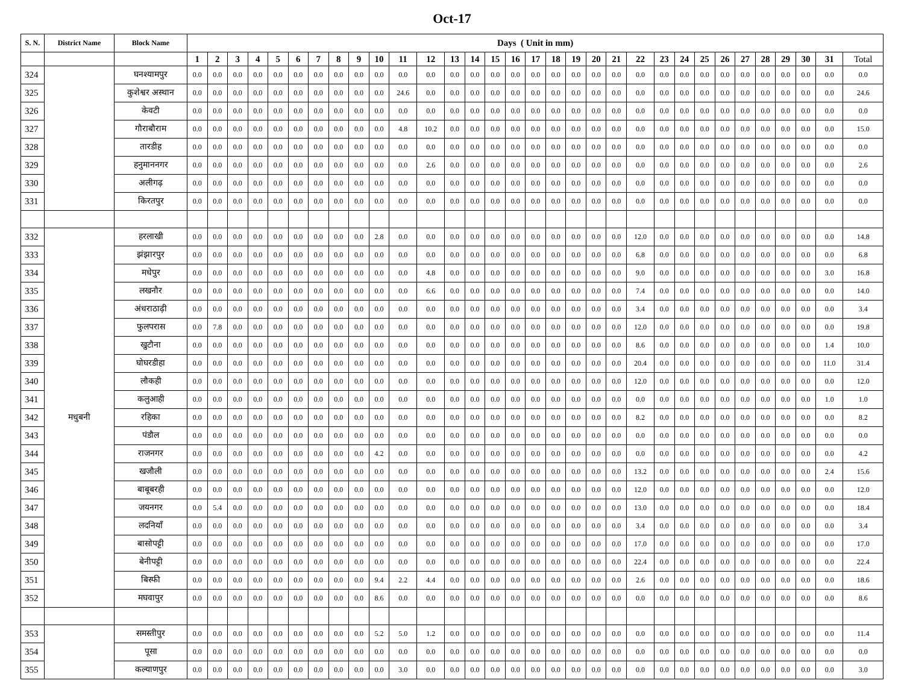Oct-17
| S. N. | District Name | Block Name | Days ( Unit in mm) | | | | | | | | | | | | | | | | | | | | | | | | | | | | | | | |
| --- | --- | --- | --- | --- | --- | --- | --- | --- | --- | --- | --- | --- | --- | --- | --- | --- | --- | --- | --- | --- | --- | --- | --- | --- | --- | --- | --- | --- | --- | --- | --- | --- | --- | --- |
| | | | 1 | 2 | 3 | 4 | 5 | 6 | 7 | 8 | 9 | 10 | 11 | 12 | 13 | 14 | 15 | 16 | 17 | 18 | 19 | 20 | 21 | 22 | 23 | 24 | 25 | 26 | 27 | 28 | 29 | 30 | 31 | Total |
| 324 | | घनश्यामपुर | 0.0 | 0.0 | 0.0 | 0.0 | 0.0 | 0.0 | 0.0 | 0.0 | 0.0 | 0.0 | 0.0 | 0.0 | 0.0 | 0.0 | 0.0 | 0.0 | 0.0 | 0.0 | 0.0 | 0.0 | 0.0 | 0.0 | 0.0 | 0.0 | 0.0 | 0.0 | 0.0 | 0.0 | 0.0 | 0.0 | 0.0 | 0.0 |
| 325 | | कुशेश्वर अस्थान | 0.0 | 0.0 | 0.0 | 0.0 | 0.0 | 0.0 | 0.0 | 0.0 | 0.0 | 0.0 | 24.6 | 0.0 | 0.0 | 0.0 | 0.0 | 0.0 | 0.0 | 0.0 | 0.0 | 0.0 | 0.0 | 0.0 | 0.0 | 0.0 | 0.0 | 0.0 | 0.0 | 0.0 | 0.0 | 0.0 | 0.0 | 24.6 |
| 326 | | केवटी | 0.0 | 0.0 | 0.0 | 0.0 | 0.0 | 0.0 | 0.0 | 0.0 | 0.0 | 0.0 | 0.0 | 0.0 | 0.0 | 0.0 | 0.0 | 0.0 | 0.0 | 0.0 | 0.0 | 0.0 | 0.0 | 0.0 | 0.0 | 0.0 | 0.0 | 0.0 | 0.0 | 0.0 | 0.0 | 0.0 | 0.0 | 0.0 |
| 327 | | गौराबौराम | 0.0 | 0.0 | 0.0 | 0.0 | 0.0 | 0.0 | 0.0 | 0.0 | 0.0 | 0.0 | 4.8 | 10.2 | 0.0 | 0.0 | 0.0 | 0.0 | 0.0 | 0.0 | 0.0 | 0.0 | 0.0 | 0.0 | 0.0 | 0.0 | 0.0 | 0.0 | 0.0 | 0.0 | 0.0 | 0.0 | 0.0 | 15.0 |
| 328 | | तारडीह | 0.0 | 0.0 | 0.0 | 0.0 | 0.0 | 0.0 | 0.0 | 0.0 | 0.0 | 0.0 | 0.0 | 0.0 | 0.0 | 0.0 | 0.0 | 0.0 | 0.0 | 0.0 | 0.0 | 0.0 | 0.0 | 0.0 | 0.0 | 0.0 | 0.0 | 0.0 | 0.0 | 0.0 | 0.0 | 0.0 | 0.0 | 0.0 |
| 329 | | हनुमाननगर | 0.0 | 0.0 | 0.0 | 0.0 | 0.0 | 0.0 | 0.0 | 0.0 | 0.0 | 0.0 | 0.0 | 2.6 | 0.0 | 0.0 | 0.0 | 0.0 | 0.0 | 0.0 | 0.0 | 0.0 | 0.0 | 0.0 | 0.0 | 0.0 | 0.0 | 0.0 | 0.0 | 0.0 | 0.0 | 0.0 | 0.0 | 2.6 |
| 330 | | अलीगढ़ | 0.0 | 0.0 | 0.0 | 0.0 | 0.0 | 0.0 | 0.0 | 0.0 | 0.0 | 0.0 | 0.0 | 0.0 | 0.0 | 0.0 | 0.0 | 0.0 | 0.0 | 0.0 | 0.0 | 0.0 | 0.0 | 0.0 | 0.0 | 0.0 | 0.0 | 0.0 | 0.0 | 0.0 | 0.0 | 0.0 | 0.0 | 0.0 |
| 331 | | किरतपुर | 0.0 | 0.0 | 0.0 | 0.0 | 0.0 | 0.0 | 0.0 | 0.0 | 0.0 | 0.0 | 0.0 | 0.0 | 0.0 | 0.0 | 0.0 | 0.0 | 0.0 | 0.0 | 0.0 | 0.0 | 0.0 | 0.0 | 0.0 | 0.0 | 0.0 | 0.0 | 0.0 | 0.0 | 0.0 | 0.0 | 0.0 | 0.0 |
| 332 | मधुबनी | हरलाखी | 0.0 | 0.0 | 0.0 | 0.0 | 0.0 | 0.0 | 0.0 | 0.0 | 0.0 | 2.8 | 0.0 | 0.0 | 0.0 | 0.0 | 0.0 | 0.0 | 0.0 | 0.0 | 0.0 | 0.0 | 0.0 | 12.0 | 0.0 | 0.0 | 0.0 | 0.0 | 0.0 | 0.0 | 0.0 | 0.0 | 0.0 | 14.8 |
| 333 | | झंझारपुर | 0.0 | 0.0 | 0.0 | 0.0 | 0.0 | 0.0 | 0.0 | 0.0 | 0.0 | 0.0 | 0.0 | 0.0 | 0.0 | 0.0 | 0.0 | 0.0 | 0.0 | 0.0 | 0.0 | 0.0 | 0.0 | 6.8 | 0.0 | 0.0 | 0.0 | 0.0 | 0.0 | 0.0 | 0.0 | 0.0 | 0.0 | 6.8 |
| 334 | | मधेपुर | 0.0 | 0.0 | 0.0 | 0.0 | 0.0 | 0.0 | 0.0 | 0.0 | 0.0 | 0.0 | 0.0 | 4.8 | 0.0 | 0.0 | 0.0 | 0.0 | 0.0 | 0.0 | 0.0 | 0.0 | 0.0 | 9.0 | 0.0 | 0.0 | 0.0 | 0.0 | 0.0 | 0.0 | 0.0 | 0.0 | 3.0 | 16.8 |
| 335 | | लखनौर | 0.0 | 0.0 | 0.0 | 0.0 | 0.0 | 0.0 | 0.0 | 0.0 | 0.0 | 0.0 | 0.0 | 6.6 | 0.0 | 0.0 | 0.0 | 0.0 | 0.0 | 0.0 | 0.0 | 0.0 | 0.0 | 7.4 | 0.0 | 0.0 | 0.0 | 0.0 | 0.0 | 0.0 | 0.0 | 0.0 | 0.0 | 14.0 |
| 336 | | अंधराठाढ़ी | 0.0 | 0.0 | 0.0 | 0.0 | 0.0 | 0.0 | 0.0 | 0.0 | 0.0 | 0.0 | 0.0 | 0.0 | 0.0 | 0.0 | 0.0 | 0.0 | 0.0 | 0.0 | 0.0 | 0.0 | 0.0 | 3.4 | 0.0 | 0.0 | 0.0 | 0.0 | 0.0 | 0.0 | 0.0 | 0.0 | 0.0 | 3.4 |
| 337 | | फुलपरास | 0.0 | 7.8 | 0.0 | 0.0 | 0.0 | 0.0 | 0.0 | 0.0 | 0.0 | 0.0 | 0.0 | 0.0 | 0.0 | 0.0 | 0.0 | 0.0 | 0.0 | 0.0 | 0.0 | 0.0 | 0.0 | 12.0 | 0.0 | 0.0 | 0.0 | 0.0 | 0.0 | 0.0 | 0.0 | 0.0 | 0.0 | 19.8 |
| 338 | | खुटौना | 0.0 | 0.0 | 0.0 | 0.0 | 0.0 | 0.0 | 0.0 | 0.0 | 0.0 | 0.0 | 0.0 | 0.0 | 0.0 | 0.0 | 0.0 | 0.0 | 0.0 | 0.0 | 0.0 | 0.0 | 0.0 | 8.6 | 0.0 | 0.0 | 0.0 | 0.0 | 0.0 | 0.0 | 0.0 | 0.0 | 1.4 | 10.0 |
| 339 | | घोघरडीहा | 0.0 | 0.0 | 0.0 | 0.0 | 0.0 | 0.0 | 0.0 | 0.0 | 0.0 | 0.0 | 0.0 | 0.0 | 0.0 | 0.0 | 0.0 | 0.0 | 0.0 | 0.0 | 0.0 | 0.0 | 0.0 | 20.4 | 0.0 | 0.0 | 0.0 | 0.0 | 0.0 | 0.0 | 0.0 | 0.0 | 11.0 | 31.4 |
| 340 | | लौकही | 0.0 | 0.0 | 0.0 | 0.0 | 0.0 | 0.0 | 0.0 | 0.0 | 0.0 | 0.0 | 0.0 | 0.0 | 0.0 | 0.0 | 0.0 | 0.0 | 0.0 | 0.0 | 0.0 | 0.0 | 0.0 | 12.0 | 0.0 | 0.0 | 0.0 | 0.0 | 0.0 | 0.0 | 0.0 | 0.0 | 0.0 | 12.0 |
| 341 | | कलुआही | 0.0 | 0.0 | 0.0 | 0.0 | 0.0 | 0.0 | 0.0 | 0.0 | 0.0 | 0.0 | 0.0 | 0.0 | 0.0 | 0.0 | 0.0 | 0.0 | 0.0 | 0.0 | 0.0 | 0.0 | 0.0 | 0.0 | 0.0 | 0.0 | 0.0 | 0.0 | 0.0 | 0.0 | 0.0 | 0.0 | 1.0 | 1.0 |
| 342 | | रहिका | 0.0 | 0.0 | 0.0 | 0.0 | 0.0 | 0.0 | 0.0 | 0.0 | 0.0 | 0.0 | 0.0 | 0.0 | 0.0 | 0.0 | 0.0 | 0.0 | 0.0 | 0.0 | 0.0 | 0.0 | 0.0 | 8.2 | 0.0 | 0.0 | 0.0 | 0.0 | 0.0 | 0.0 | 0.0 | 0.0 | 0.0 | 8.2 |
| 343 | | पंडौल | 0.0 | 0.0 | 0.0 | 0.0 | 0.0 | 0.0 | 0.0 | 0.0 | 0.0 | 0.0 | 0.0 | 0.0 | 0.0 | 0.0 | 0.0 | 0.0 | 0.0 | 0.0 | 0.0 | 0.0 | 0.0 | 0.0 | 0.0 | 0.0 | 0.0 | 0.0 | 0.0 | 0.0 | 0.0 | 0.0 | 0.0 | 0.0 |
| 344 | | राजनगर | 0.0 | 0.0 | 0.0 | 0.0 | 0.0 | 0.0 | 0.0 | 0.0 | 0.0 | 4.2 | 0.0 | 0.0 | 0.0 | 0.0 | 0.0 | 0.0 | 0.0 | 0.0 | 0.0 | 0.0 | 0.0 | 0.0 | 0.0 | 0.0 | 0.0 | 0.0 | 0.0 | 0.0 | 0.0 | 0.0 | 0.0 | 4.2 |
| 345 | | खजौली | 0.0 | 0.0 | 0.0 | 0.0 | 0.0 | 0.0 | 0.0 | 0.0 | 0.0 | 0.0 | 0.0 | 0.0 | 0.0 | 0.0 | 0.0 | 0.0 | 0.0 | 0.0 | 0.0 | 0.0 | 0.0 | 13.2 | 0.0 | 0.0 | 0.0 | 0.0 | 0.0 | 0.0 | 0.0 | 0.0 | 2.4 | 15.6 |
| 346 | | बाबूबरही | 0.0 | 0.0 | 0.0 | 0.0 | 0.0 | 0.0 | 0.0 | 0.0 | 0.0 | 0.0 | 0.0 | 0.0 | 0.0 | 0.0 | 0.0 | 0.0 | 0.0 | 0.0 | 0.0 | 0.0 | 0.0 | 12.0 | 0.0 | 0.0 | 0.0 | 0.0 | 0.0 | 0.0 | 0.0 | 0.0 | 0.0 | 12.0 |
| 347 | | जयनगर | 0.0 | 5.4 | 0.0 | 0.0 | 0.0 | 0.0 | 0.0 | 0.0 | 0.0 | 0.0 | 0.0 | 0.0 | 0.0 | 0.0 | 0.0 | 0.0 | 0.0 | 0.0 | 0.0 | 0.0 | 0.0 | 13.0 | 0.0 | 0.0 | 0.0 | 0.0 | 0.0 | 0.0 | 0.0 | 0.0 | 0.0 | 18.4 |
| 348 | | लदनियाँ | 0.0 | 0.0 | 0.0 | 0.0 | 0.0 | 0.0 | 0.0 | 0.0 | 0.0 | 0.0 | 0.0 | 0.0 | 0.0 | 0.0 | 0.0 | 0.0 | 0.0 | 0.0 | 0.0 | 0.0 | 0.0 | 3.4 | 0.0 | 0.0 | 0.0 | 0.0 | 0.0 | 0.0 | 0.0 | 0.0 | 0.0 | 3.4 |
| 349 | | बासोपट्टी | 0.0 | 0.0 | 0.0 | 0.0 | 0.0 | 0.0 | 0.0 | 0.0 | 0.0 | 0.0 | 0.0 | 0.0 | 0.0 | 0.0 | 0.0 | 0.0 | 0.0 | 0.0 | 0.0 | 0.0 | 0.0 | 17.0 | 0.0 | 0.0 | 0.0 | 0.0 | 0.0 | 0.0 | 0.0 | 0.0 | 0.0 | 17.0 |
| 350 | | बेनीपट्टी | 0.0 | 0.0 | 0.0 | 0.0 | 0.0 | 0.0 | 0.0 | 0.0 | 0.0 | 0.0 | 0.0 | 0.0 | 0.0 | 0.0 | 0.0 | 0.0 | 0.0 | 0.0 | 0.0 | 0.0 | 0.0 | 22.4 | 0.0 | 0.0 | 0.0 | 0.0 | 0.0 | 0.0 | 0.0 | 0.0 | 0.0 | 22.4 |
| 351 | | बिस्फी | 0.0 | 0.0 | 0.0 | 0.0 | 0.0 | 0.0 | 0.0 | 0.0 | 0.0 | 9.4 | 2.2 | 4.4 | 0.0 | 0.0 | 0.0 | 0.0 | 0.0 | 0.0 | 0.0 | 0.0 | 0.0 | 2.6 | 0.0 | 0.0 | 0.0 | 0.0 | 0.0 | 0.0 | 0.0 | 0.0 | 0.0 | 18.6 |
| 352 | | मघवापुर | 0.0 | 0.0 | 0.0 | 0.0 | 0.0 | 0.0 | 0.0 | 0.0 | 0.0 | 8.6 | 0.0 | 0.0 | 0.0 | 0.0 | 0.0 | 0.0 | 0.0 | 0.0 | 0.0 | 0.0 | 0.0 | 0.0 | 0.0 | 0.0 | 0.0 | 0.0 | 0.0 | 0.0 | 0.0 | 0.0 | 0.0 | 8.6 |
| 353 | | समस्तीपुर | 0.0 | 0.0 | 0.0 | 0.0 | 0.0 | 0.0 | 0.0 | 0.0 | 0.0 | 5.2 | 5.0 | 1.2 | 0.0 | 0.0 | 0.0 | 0.0 | 0.0 | 0.0 | 0.0 | 0.0 | 0.0 | 0.0 | 0.0 | 0.0 | 0.0 | 0.0 | 0.0 | 0.0 | 0.0 | 0.0 | 0.0 | 11.4 |
| 354 | | पूसा | 0.0 | 0.0 | 0.0 | 0.0 | 0.0 | 0.0 | 0.0 | 0.0 | 0.0 | 0.0 | 0.0 | 0.0 | 0.0 | 0.0 | 0.0 | 0.0 | 0.0 | 0.0 | 0.0 | 0.0 | 0.0 | 0.0 | 0.0 | 0.0 | 0.0 | 0.0 | 0.0 | 0.0 | 0.0 | 0.0 | 0.0 | 0.0 |
| 355 | | कल्याणपुर | 0.0 | 0.0 | 0.0 | 0.0 | 0.0 | 0.0 | 0.0 | 0.0 | 0.0 | 0.0 | 3.0 | 0.0 | 0.0 | 0.0 | 0.0 | 0.0 | 0.0 | 0.0 | 0.0 | 0.0 | 0.0 | 0.0 | 0.0 | 0.0 | 0.0 | 0.0 | 0.0 | 0.0 | 0.0 | 0.0 | 0.0 | 3.0 |